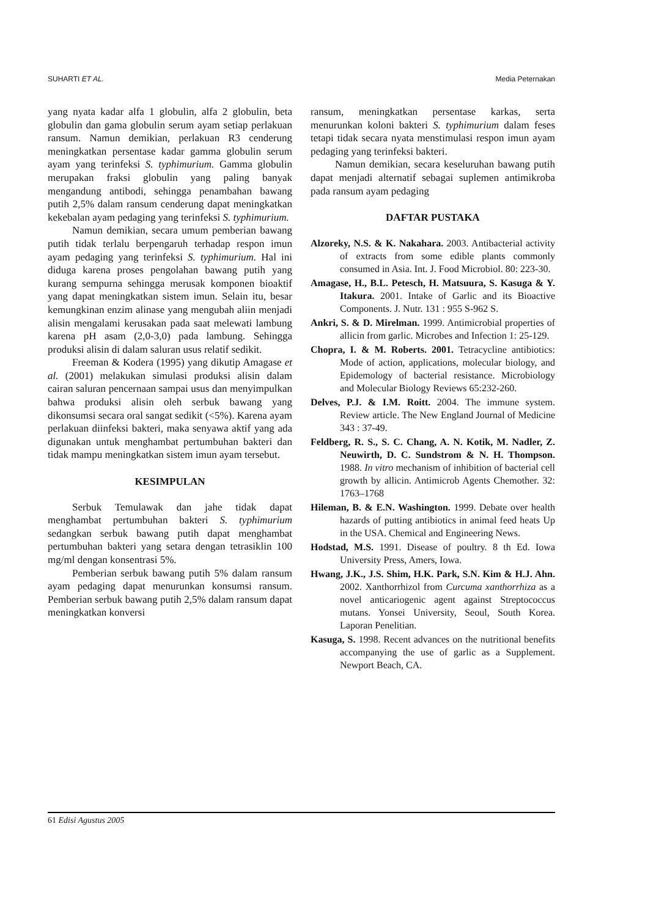SUHARTI ET AL. Media Peternakan
yang nyata kadar alfa 1 globulin, alfa 2 globulin, beta globulin dan gama globulin serum ayam setiap perlakuan ransum. Namun demikian, perlakuan R3 cenderung meningkatkan persentase kadar gamma globulin serum ayam yang terinfeksi S. typhimurium. Gamma globulin merupakan fraksi globulin yang paling banyak mengandung antibodi, sehingga penambahan bawang putih 2,5% dalam ransum cenderung dapat meningkatkan kekebalan ayam pedaging yang terinfeksi S. typhimurium.
Namun demikian, secara umum pemberian bawang putih tidak terlalu berpengaruh terhadap respon imun ayam pedaging yang terinfeksi S. typhimurium. Hal ini diduga karena proses pengolahan bawang putih yang kurang sempurna sehingga merusak komponen bioaktif yang dapat meningkatkan sistem imun. Selain itu, besar kemungkinan enzim alinase yang mengubah aliin menjadi alisin mengalami kerusakan pada saat melewati lambung karena pH asam (2,0-3,0) pada lambung. Sehingga produksi alisin di dalam saluran usus relatif sedikit.
Freeman & Kodera (1995) yang dikutip Amagase et al. (2001) melakukan simulasi produksi alisin dalam cairan saluran pencernaan sampai usus dan menyimpulkan bahwa produksi alisin oleh serbuk bawang yang dikonsumsi secara oral sangat sedikit (<5%). Karena ayam perlakuan diinfeksi bakteri, maka senyawa aktif yang ada digunakan untuk menghambat pertumbuhan bakteri dan tidak mampu meningkatkan sistem imun ayam tersebut.
KESIMPULAN
Serbuk Temulawak dan jahe tidak dapat menghambat pertumbuhan bakteri S. typhimurium sedangkan serbuk bawang putih dapat menghambat pertumbuhan bakteri yang setara dengan tetrasiklin 100 mg/ml dengan konsentrasi 5%.
Pemberian serbuk bawang putih 5% dalam ransum ayam pedaging dapat menurunkan konsumsi ransum. Pemberian serbuk bawang putih 2,5% dalam ransum dapat meningkatkan konversi
ransum, meningkatkan persentase karkas, serta menurunkan koloni bakteri S. typhimurium dalam feses tetapi tidak secara nyata menstimulasi respon imun ayam pedaging yang terinfeksi bakteri.
Namun demikian, secara keseluruhan bawang putih dapat menjadi alternatif sebagai suplemen antimikroba pada ransum ayam pedaging
DAFTAR PUSTAKA
Alzoreky, N.S. & K. Nakahara. 2003. Antibacterial activity of extracts from some edible plants commonly consumed in Asia. Int. J. Food Microbiol. 80: 223-30.
Amagase, H., B.L. Petesch, H. Matsuura, S. Kasuga & Y. Itakura. 2001. Intake of Garlic and its Bioactive Components. J. Nutr. 131 : 955 S-962 S.
Ankri, S. & D. Mirelman. 1999. Antimicrobial properties of allicin from garlic. Microbes and Infection 1: 25-129.
Chopra, I. & M. Roberts. 2001. Tetracycline antibiotics: Mode of action, applications, molecular biology, and Epidemology of bacterial resistance. Microbiology and Molecular Biology Reviews 65:232-260.
Delves, P.J. & I.M. Roitt. 2004. The immune system. Review article. The New England Journal of Medicine 343 : 37-49.
Feldberg, R. S., S. C. Chang, A. N. Kotik, M. Nadler, Z. Neuwirth, D. C. Sundstrom & N. H. Thompson. 1988. In vitro mechanism of inhibition of bacterial cell growth by allicin. Antimicrob Agents Chemother. 32: 1763–1768
Hileman, B. & E.N. Washington. 1999. Debate over health hazards of putting antibiotics in animal feed heats Up in the USA. Chemical and Engineering News.
Hodstad, M.S. 1991. Disease of poultry. 8 th Ed. Iowa University Press, Amers, Iowa.
Hwang, J.K., J.S. Shim, H.K. Park, S.N. Kim & H.J. Ahn. 2002. Xanthorrhizol from Curcuma xanthorrhiza as a novel anticariogenic agent against Streptococcus mutans. Yonsei University, Seoul, South Korea. Laporan Penelitian.
Kasuga, S. 1998. Recent advances on the nutritional benefits accompanying the use of garlic as a Supplement. Newport Beach, CA.
61 Edisi Agustus 2005